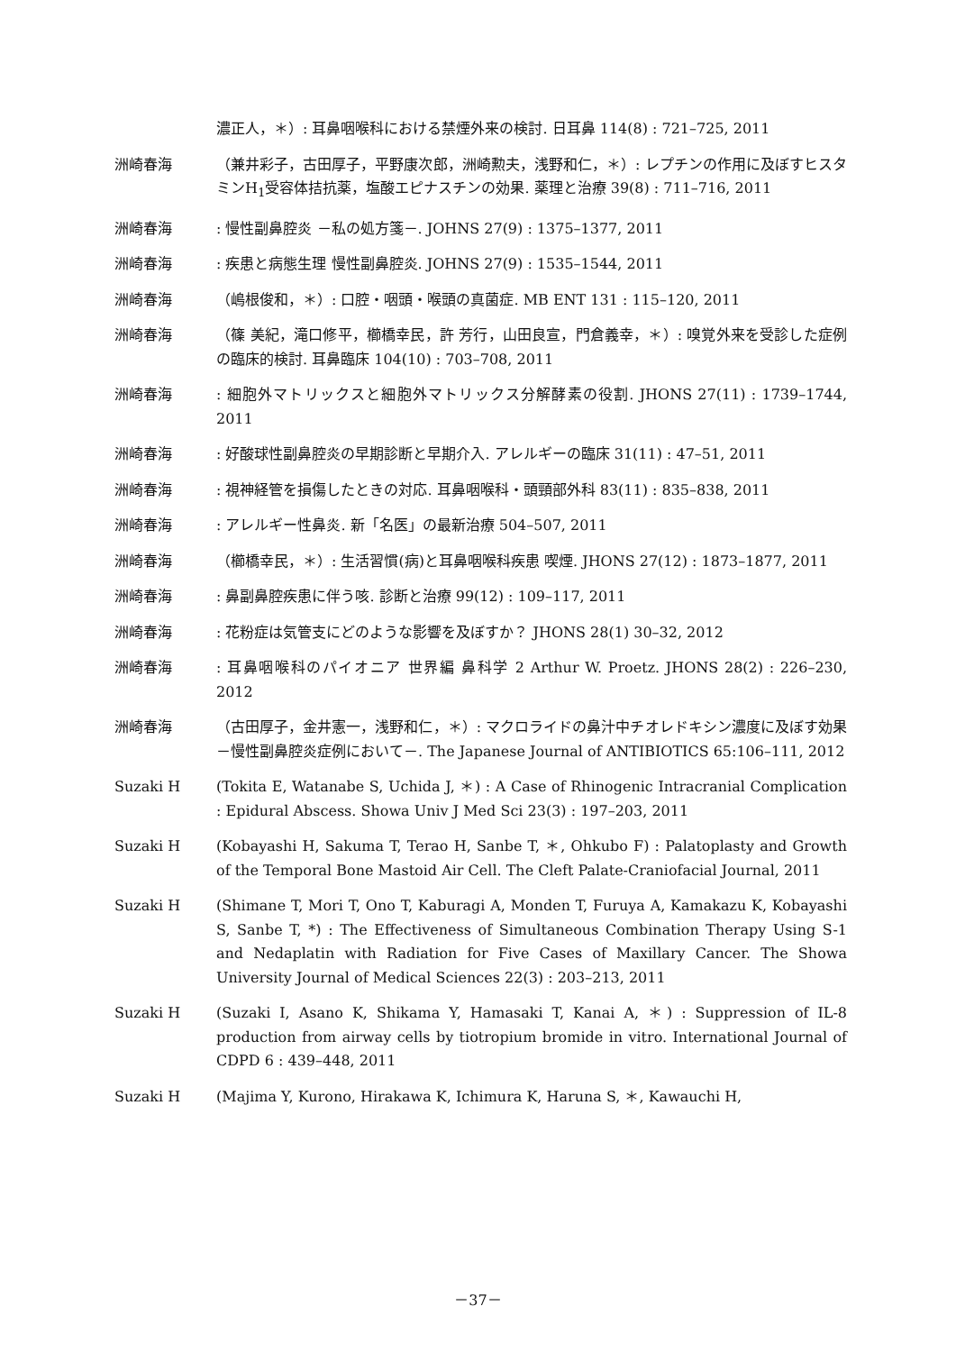濃正人，＊）: 耳鼻咽喉科における禁煙外来の検討. 日耳鼻 114(8) : 721–725, 2011
洲崎春海 （兼井彩子，古田厚子，平野康次郎，洲崎勲夫，浅野和仁，＊）: レプチンの作用に及ぼすヒスタミンH<sub>1</sub>受容体拮抗薬，塩酸エピナスチンの効果. 薬理と治療 39(8) : 711–716, 2011
洲崎春海 : 慢性副鼻腔炎 －私の処方箋－. JOHNS 27(9) : 1375–1377, 2011
洲崎春海 : 疾患と病態生理 慢性副鼻腔炎. JOHNS 27(9) : 1535–1544, 2011
洲崎春海 （嶋根俊和，＊）: 口腔・咽頭・喉頭の真菌症. MB ENT 131 : 115–120, 2011
洲崎春海 （篠 美紀，滝口修平，櫛橋幸民，許 芳行，山田良宣，門倉義幸，＊）: 嗅覚外来を受診した症例の臨床的検討. 耳鼻臨床 104(10) : 703–708, 2011
洲崎春海 : 細胞外マトリックスと細胞外マトリックス分解酵素の役割. JHONS 27(11) : 1739–1744, 2011
洲崎春海 : 好酸球性副鼻腔炎の早期診断と早期介入. アレルギーの臨床 31(11) : 47–51, 2011
洲崎春海 : 視神経管を損傷したときの対応. 耳鼻咽喉科・頭頸部外科 83(11) : 835–838, 2011
洲崎春海 : アレルギー性鼻炎. 新「名医」の最新治療 504–507, 2011
洲崎春海 （櫛橋幸民，＊）: 生活習慣(病)と耳鼻咽喉科疾患 喫煙. JHONS 27(12) : 1873–1877, 2011
洲崎春海 : 鼻副鼻腔疾患に伴う咳. 診断と治療 99(12) : 109–117, 2011
洲崎春海 : 花粉症は気管支にどのような影響を及ぼすか？ JHONS 28(1) 30–32, 2012
洲崎春海 : 耳鼻咽喉科のパイオニア 世界編 鼻科学 2 Arthur W. Proetz. JHONS 28(2) : 226–230, 2012
洲崎春海 （古田厚子，金井憲一，浅野和仁，＊）: マクロライドの鼻汁中チオレドキシン濃度に及ぼす効果 －慢性副鼻腔炎症例において－. The Japanese Journal of ANTIBIOTICS 65:106–111, 2012
Suzaki H (Tokita E, Watanabe S, Uchida J, ＊) : A Case of Rhinogenic Intracranial Complication : Epidural Abscess. Showa Univ J Med Sci 23(3) : 197–203, 2011
Suzaki H (Kobayashi H, Sakuma T, Terao H, Sanbe T, ＊, Ohkubo F) : Palatoplasty and Growth of the Temporal Bone Mastoid Air Cell. The Cleft Palate-Craniofacial Journal, 2011
Suzaki H (Shimane T, Mori T, Ono T, Kaburagi A, Monden T, Furuya A, Kamakazu K, Kobayashi S, Sanbe T, *) : The Effectiveness of Simultaneous Combination Therapy Using S-1 and Nedaplatin with Radiation for Five Cases of Maxillary Cancer. The Showa University Journal of Medical Sciences 22(3) : 203–213, 2011
Suzaki H (Suzaki I, Asano K, Shikama Y, Hamasaki T, Kanai A, ＊) : Suppression of IL-8 production from airway cells by tiotropium bromide in vitro. International Journal of CDPD 6 : 439–448, 2011
Suzaki H (Majima Y, Kurono, Hirakawa K, Ichimura K, Haruna S, ＊, Kawauchi H,
－37－